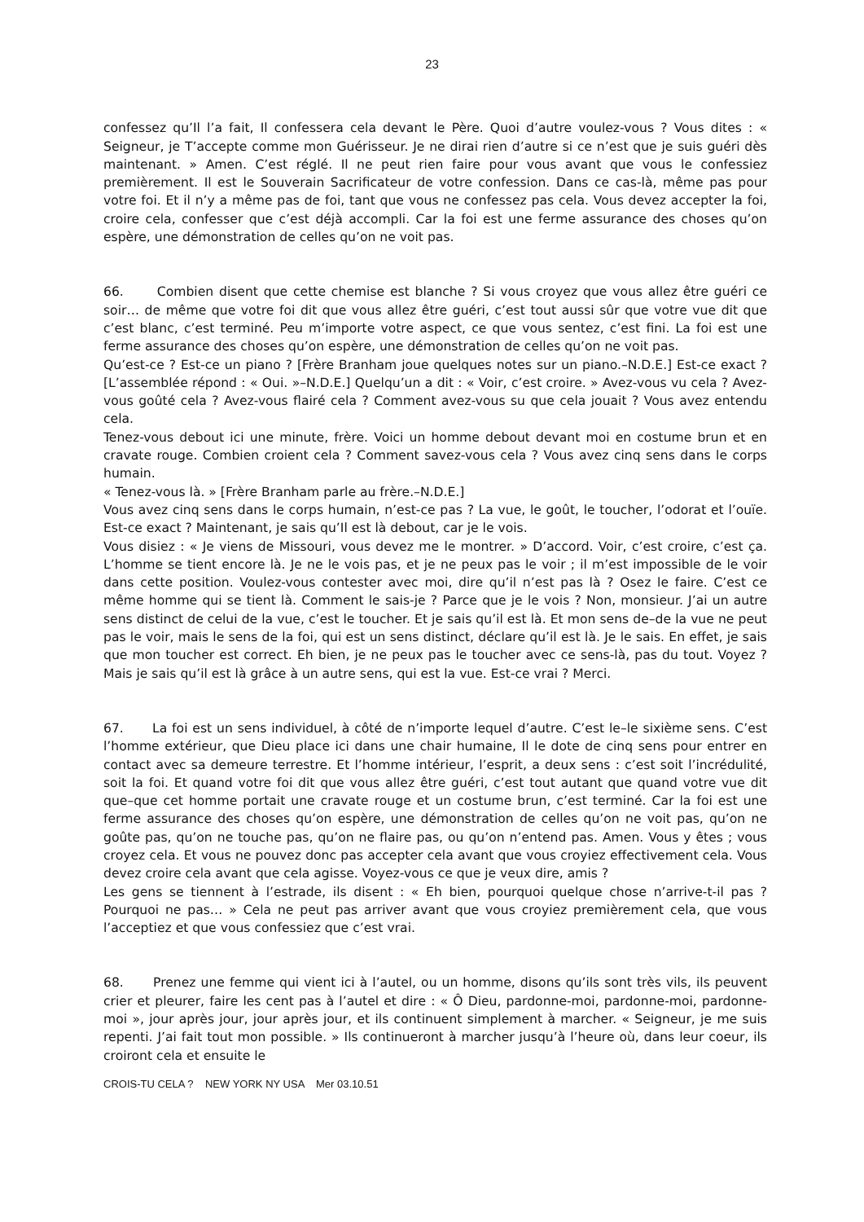23
confessez qu’Il l’a fait, Il confessera cela devant le Père. Quoi d’autre voulez-vous ? Vous dites : « Seigneur, je T’accepte comme mon Guérisseur. Je ne dirai rien d’autre si ce n’est que je suis guéri dès maintenant. » Amen. C’est réglé. Il ne peut rien faire pour vous avant que vous le confessiez premièrement. Il est le Souverain Sacrificateur de votre confession. Dans ce cas-là, même pas pour votre foi. Et il n’y a même pas de foi, tant que vous ne confessez pas cela. Vous devez accepter la foi, croire cela, confesser que c’est déjà accompli. Car la foi est une ferme assurance des choses qu’on espère, une démonstration de celles qu’on ne voit pas.
66. Combien disent que cette chemise est blanche ? Si vous croyez que vous allez être guéri ce soir… de même que votre foi dit que vous allez être guéri, c’est tout aussi sûr que votre vue dit que c’est blanc, c’est terminé. Peu m’importe votre aspect, ce que vous sentez, c’est fini. La foi est une ferme assurance des choses qu’on espère, une démonstration de celles qu’on ne voit pas.
Qu’est-ce ? Est-ce un piano ? [Frère Branham joue quelques notes sur un piano.–N.D.E.] Est-ce exact ? [L’assemblée répond : « Oui. »–N.D.E.] Quelqu’un a dit : « Voir, c’est croire. » Avez-vous vu cela ? Avez-vous goûté cela ? Avez-vous flairé cela ? Comment avez-vous su que cela jouait ? Vous avez entendu cela.
Tenez-vous debout ici une minute, frère. Voici un homme debout devant moi en costume brun et en cravate rouge. Combien croient cela ? Comment savez-vous cela ? Vous avez cinq sens dans le corps humain.
« Tenez-vous là. » [Frère Branham parle au frère.–N.D.E.]
Vous avez cinq sens dans le corps humain, n’est-ce pas ? La vue, le goût, le toucher, l’odorat et l’ouïe. Est-ce exact ? Maintenant, je sais qu’Il est là debout, car je le vois.
Vous disiez : « Je viens de Missouri, vous devez me le montrer. » D’accord. Voir, c’est croire, c’est ça. L’homme se tient encore là. Je ne le vois pas, et je ne peux pas le voir ; il m’est impossible de le voir dans cette position. Voulez-vous contester avec moi, dire qu’il n’est pas là ? Osez le faire. C’est ce même homme qui se tient là. Comment le sais-je ? Parce que je le vois ? Non, monsieur. J’ai un autre sens distinct de celui de la vue, c’est le toucher. Et je sais qu’il est là. Et mon sens de–de la vue ne peut pas le voir, mais le sens de la foi, qui est un sens distinct, déclare qu’il est là. Je le sais. En effet, je sais que mon toucher est correct. Eh bien, je ne peux pas le toucher avec ce sens-là, pas du tout. Voyez ? Mais je sais qu’il est là grâce à un autre sens, qui est la vue. Est-ce vrai ? Merci.
67. La foi est un sens individuel, à côté de n’importe lequel d’autre. C’est le–le sixième sens. C’est l’homme extérieur, que Dieu place ici dans une chair humaine, Il le dote de cinq sens pour entrer en contact avec sa demeure terrestre. Et l’homme intérieur, l’esprit, a deux sens : c’est soit l’incrédulité, soit la foi. Et quand votre foi dit que vous allez être guéri, c’est tout autant que quand votre vue dit que–que cet homme portait une cravate rouge et un costume brun, c’est terminé. Car la foi est une ferme assurance des choses qu’on espère, une démonstration de celles qu’on ne voit pas, qu’on ne goûte pas, qu’on ne touche pas, qu’on ne flaire pas, ou qu’on n’entend pas. Amen. Vous y êtes ; vous croyez cela. Et vous ne pouvez donc pas accepter cela avant que vous croyiez effectivement cela. Vous devez croire cela avant que cela agisse. Voyez-vous ce que je veux dire, amis ?
Les gens se tiennent à l’estrade, ils disent : « Eh bien, pourquoi quelque chose n’arrive-t-il pas ? Pourquoi ne pas… » Cela ne peut pas arriver avant que vous croyiez premièrement cela, que vous l’acceptiez et que vous confessiez que c’est vrai.
68. Prenez une femme qui vient ici à l’autel, ou un homme, disons qu’ils sont très vils, ils peuvent crier et pleurer, faire les cent pas à l’autel et dire : « Ô Dieu, pardonne-moi, pardonne-moi, pardonne-moi », jour après jour, jour après jour, et ils continuent simplement à marcher. « Seigneur, je me suis repenti. J’ai fait tout mon possible. » Ils continueront à marcher jusqu’à l’heure où, dans leur coeur, ils croiront cela et ensuite le
CROIS-TU CELA ? NEW YORK NY USA Mer 03.10.51